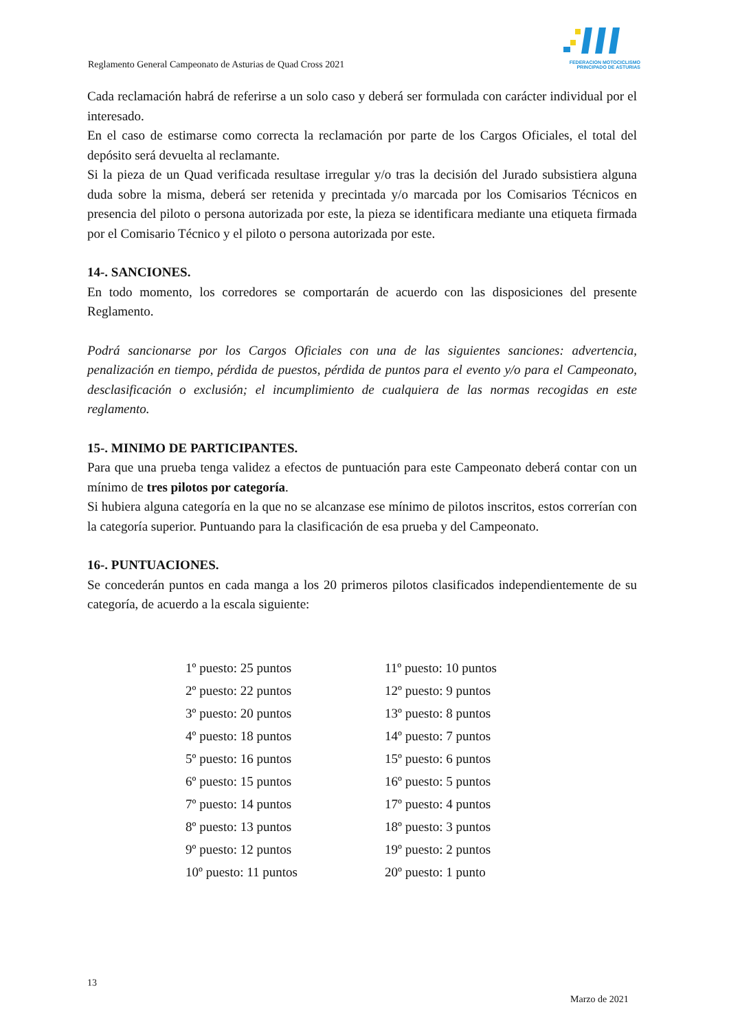Reglamento General Campeonato de Asturias de Quad Cross 2021
FEDERACION MOTOCICLISMO
PRINCIPADO DE ASTURIAS
Cada reclamación habrá de referirse a un solo caso y deberá ser formulada con carácter individual por el interesado.
En el caso de estimarse como correcta la reclamación por parte de los Cargos Oficiales, el total del depósito será devuelta al reclamante.
Si la pieza de un Quad verificada resultase irregular y/o tras la decisión del Jurado subsistiera alguna duda sobre la misma, deberá ser retenida y precintada y/o marcada por los Comisarios Técnicos en presencia del piloto o persona autorizada por este, la pieza se identificara mediante una etiqueta firmada por el Comisario Técnico y el piloto o persona autorizada por este.
14-. SANCIONES.
En todo momento, los corredores se comportarán de acuerdo con las disposiciones del presente Reglamento.
Podrá sancionarse por los Cargos Oficiales con una de las siguientes sanciones: advertencia, penalización en tiempo, pérdida de puestos, pérdida de puntos para el evento y/o para el Campeonato, desclasificación o exclusión; el incumplimiento de cualquiera de las normas recogidas en este reglamento.
15-. MINIMO DE PARTICIPANTES.
Para que una prueba tenga validez a efectos de puntuación para este Campeonato deberá contar con un mínimo de tres pilotos por categoría.
Si hubiera alguna categoría en la que no se alcanzase ese mínimo de pilotos inscritos, estos correrían con la categoría superior. Puntuando para la clasificación de esa prueba y del Campeonato.
16-. PUNTUACIONES.
Se concederán puntos en cada manga a los 20 primeros pilotos clasificados independientemente de su categoría, de acuerdo a la escala siguiente:
| 1º puesto: 25 puntos | 11º puesto: 10 puntos |
| 2º puesto: 22 puntos | 12º puesto: 9 puntos |
| 3º puesto: 20 puntos | 13º puesto: 8 puntos |
| 4º puesto: 18 puntos | 14º puesto: 7 puntos |
| 5º puesto: 16 puntos | 15º puesto: 6 puntos |
| 6º puesto: 15 puntos | 16º puesto: 5 puntos |
| 7º puesto: 14 puntos | 17º puesto: 4 puntos |
| 8º puesto: 13 puntos | 18º puesto: 3 puntos |
| 9º puesto: 12 puntos | 19º puesto: 2 puntos |
| 10º puesto: 11 puntos | 20º puesto: 1 punto |
13
Marzo de 2021